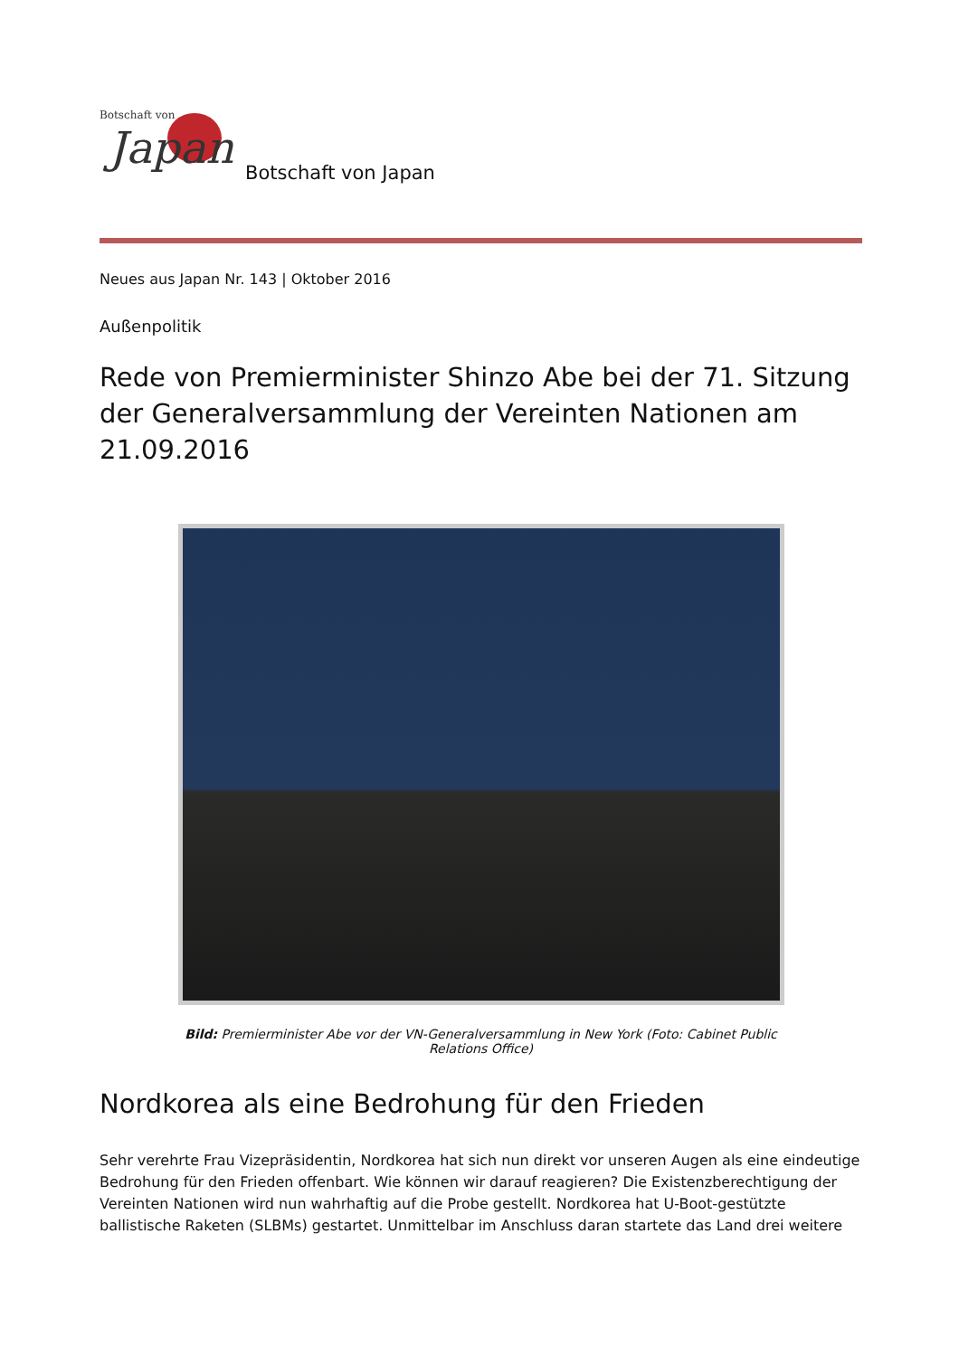Botschaft von
Japan
Botschaft von Japan
Neues aus Japan Nr. 143 | Oktober 2016
Außenpolitik
Rede von Premierminister Shinzo Abe bei der 71. Sitzung der Generalversammlung der Vereinten Nationen am 21.09.2016
Bild: Premierminister Abe vor der VN-Generalversammlung in New York (Foto: Cabinet Public Relations Office)
Nordkorea als eine Bedrohung für den Frieden
Sehr verehrte Frau Vizepräsidentin, Nordkorea hat sich nun direkt vor unseren Augen als eine eindeutige Bedrohung für den Frieden offenbart. Wie können wir darauf reagieren? Die Existenzberechtigung der Vereinten Nationen wird nun wahrhaftig auf die Probe gestellt. Nordkorea hat U-Boot-gestützte ballistische Raketen (SLBMs) gestartet. Unmittelbar im Anschluss daran startete das Land drei weitere